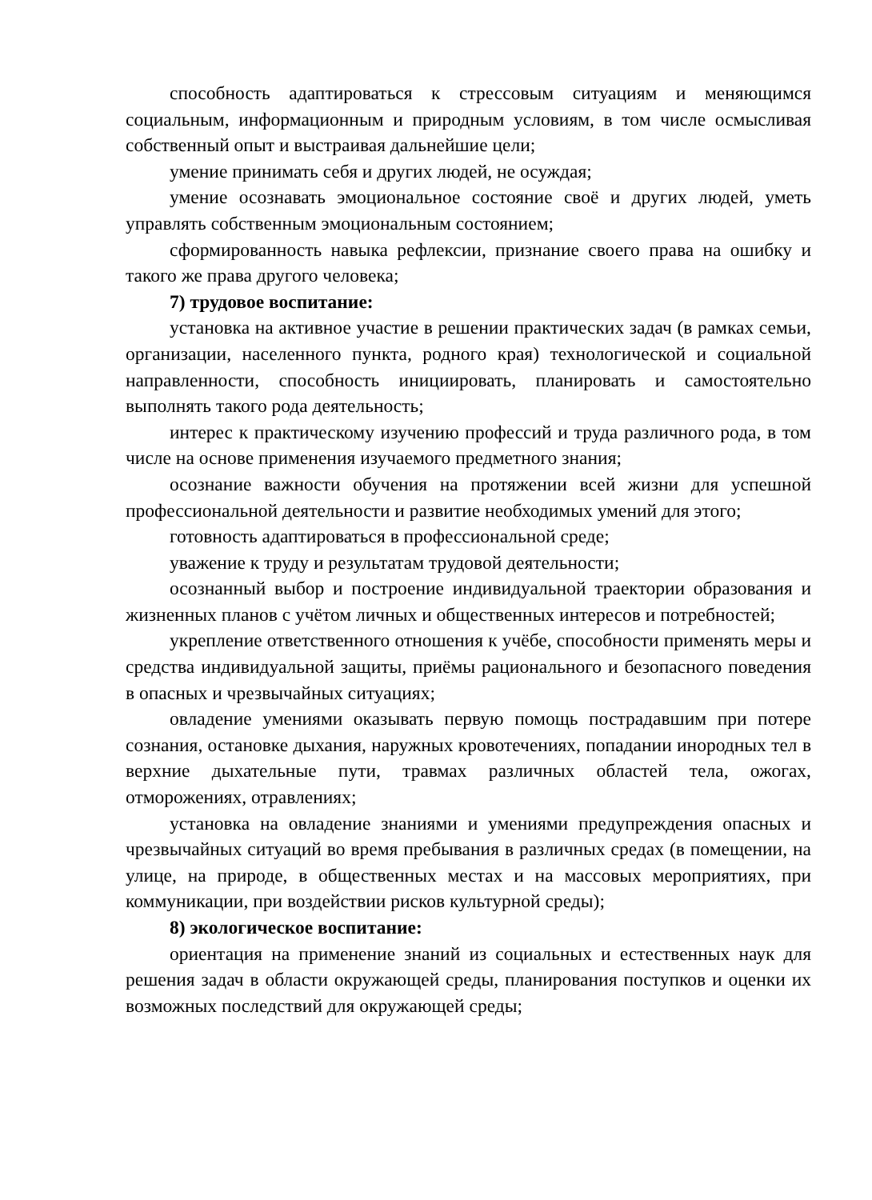способность адаптироваться к стрессовым ситуациям и меняющимся социальным, информационным и природным условиям, в том числе осмысливая собственный опыт и выстраивая дальнейшие цели;
умение принимать себя и других людей, не осуждая;
умение осознавать эмоциональное состояние своё и других людей, уметь управлять собственным эмоциональным состоянием;
сформированность навыка рефлексии, признание своего права на ошибку и такого же права другого человека;
7) трудовое воспитание:
установка на активное участие в решении практических задач (в рамках семьи, организации, населенного пункта, родного края) технологической и социальной направленности, способность инициировать, планировать и самостоятельно выполнять такого рода деятельность;
интерес к практическому изучению профессий и труда различного рода, в том числе на основе применения изучаемого предметного знания;
осознание важности обучения на протяжении всей жизни для успешной профессиональной деятельности и развитие необходимых умений для этого;
готовность адаптироваться в профессиональной среде;
уважение к труду и результатам трудовой деятельности;
осознанный выбор и построение индивидуальной траектории образования и жизненных планов с учётом личных и общественных интересов и потребностей;
укрепление ответственного отношения к учёбе, способности применять меры и средства индивидуальной защиты, приёмы рационального и безопасного поведения в опасных и чрезвычайных ситуациях;
овладение умениями оказывать первую помощь пострадавшим при потере сознания, остановке дыхания, наружных кровотечениях, попадании инородных тел в верхние дыхательные пути, травмах различных областей тела, ожогах, отморожениях, отравлениях;
установка на овладение знаниями и умениями предупреждения опасных и чрезвычайных ситуаций во время пребывания в различных средах (в помещении, на улице, на природе, в общественных местах и на массовых мероприятиях, при коммуникации, при воздействии рисков культурной среды);
8) экологическое воспитание:
ориентация на применение знаний из социальных и естественных наук для решения задач в области окружающей среды, планирования поступков и оценки их возможных последствий для окружающей среды;